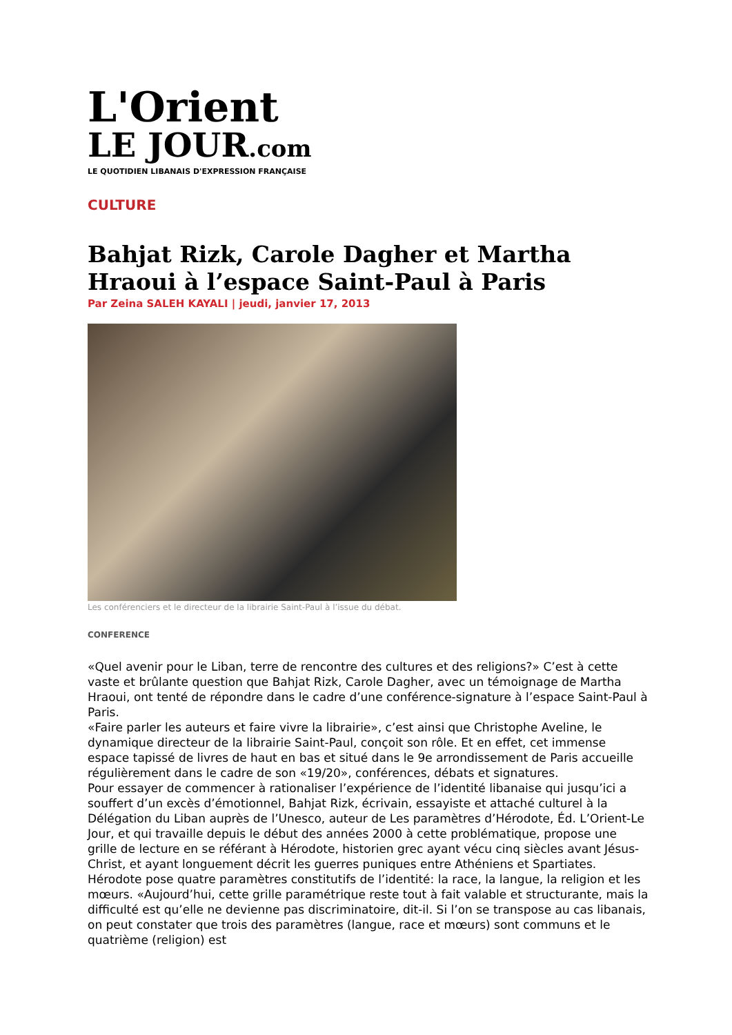L'Orient
LE JOUR.com
LE QUOTIDIEN LIBANAIS D'EXPRESSION FRANÇAISE
CULTURE
Bahjat Rizk, Carole Dagher et Martha Hraoui à l’espace Saint-Paul à Paris
Par Zeina SALEH KAYALI | jeudi, janvier 17, 2013
Les conférenciers et le directeur de la librairie Saint-Paul à l’issue du débat.
CONFERENCE
«Quel avenir pour le Liban, terre de rencontre des cultures et des religions?» C’est à cette vaste et brûlante question que Bahjat Rizk, Carole Dagher, avec un témoignage de Martha Hraoui, ont tenté de répondre dans le cadre d’une conférence-signature à l’espace Saint-Paul à Paris.
«Faire parler les auteurs et faire vivre la librairie», c’est ainsi que Christophe Aveline, le dynamique directeur de la librairie Saint-Paul, conçoit son rôle. Et en effet, cet immense espace tapissé de livres de haut en bas et situé dans le 9e arrondissement de Paris accueille régulièrement dans le cadre de son «19/20», conférences, débats et signatures.
Pour essayer de commencer à rationaliser l’expérience de l’identité libanaise qui jusqu’ici a souffert d’un excès d’émotionnel, Bahjat Rizk, écrivain, essayiste et attaché culturel à la Délégation du Liban auprès de l’Unesco, auteur de Les paramètres d’Hérodote, Éd. L’Orient-Le Jour, et qui travaille depuis le début des années 2000 à cette problématique, propose une grille de lecture en se référant à Hérodote, historien grec ayant vécu cinq siècles avant Jésus-Christ, et ayant longuement décrit les guerres puniques entre Athéniens et Spartiates. Hérodote pose quatre paramètres constitutifs de l’identité: la race, la langue, la religion et les mœurs. «Aujourd’hui, cette grille paramétrique reste tout à fait valable et structurante, mais la difficulté est qu’elle ne devienne pas discriminatoire, dit-il. Si l’on se transpose au cas libanais, on peut constater que trois des paramètres (langue, race et mœurs) sont communs et le quatrième (religion) est